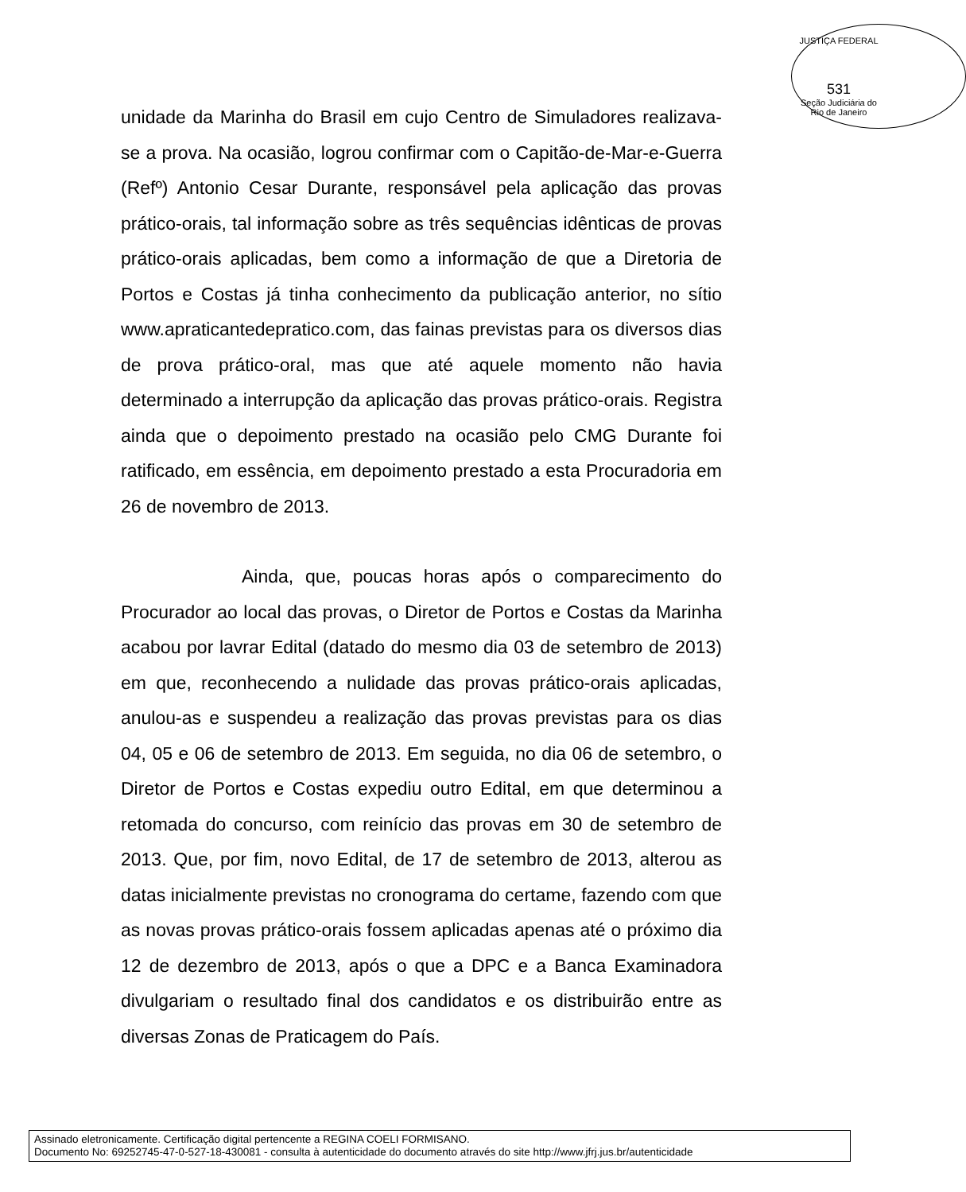JUSTIÇA FEDERAL
531
Seção Judiciária do Rio de Janeiro
unidade da Marinha do Brasil em cujo Centro de Simuladores realizava-se a prova. Na ocasião, logrou confirmar com o Capitão-de-Mar-e-Guerra (Refº) Antonio Cesar Durante, responsável pela aplicação das provas prático-orais, tal informação sobre as três sequências idênticas de provas prático-orais aplicadas, bem como a informação de que a Diretoria de Portos e Costas já tinha conhecimento da publicação anterior, no sítio www.apraticantedepratico.com, das fainas previstas para os diversos dias de prova prático-oral, mas que até aquele momento não havia determinado a interrupção da aplicação das provas prático-orais. Registra ainda que o depoimento prestado na ocasião pelo CMG Durante foi ratificado, em essência, em depoimento prestado a esta Procuradoria em 26 de novembro de 2013.
Ainda, que, poucas horas após o comparecimento do Procurador ao local das provas, o Diretor de Portos e Costas da Marinha acabou por lavrar Edital (datado do mesmo dia 03 de setembro de 2013) em que, reconhecendo a nulidade das provas prático-orais aplicadas, anulou-as e suspendeu a realização das provas previstas para os dias 04, 05 e 06 de setembro de 2013. Em seguida, no dia 06 de setembro, o Diretor de Portos e Costas expediu outro Edital, em que determinou a retomada do concurso, com reinício das provas em 30 de setembro de 2013. Que, por fim, novo Edital, de 17 de setembro de 2013, alterou as datas inicialmente previstas no cronograma do certame, fazendo com que as novas provas prático-orais fossem aplicadas apenas até o próximo dia 12 de dezembro de 2013, após o que a DPC e a Banca Examinadora divulgariam o resultado final dos candidatos e os distribuirão entre as diversas Zonas de Praticagem do País.
Assinado eletronicamente. Certificação digital pertencente a REGINA COELI FORMISANO.
Documento No: 69252745-47-0-527-18-430081 - consulta à autenticidade do documento através do site http://www.jfrj.jus.br/autenticidade